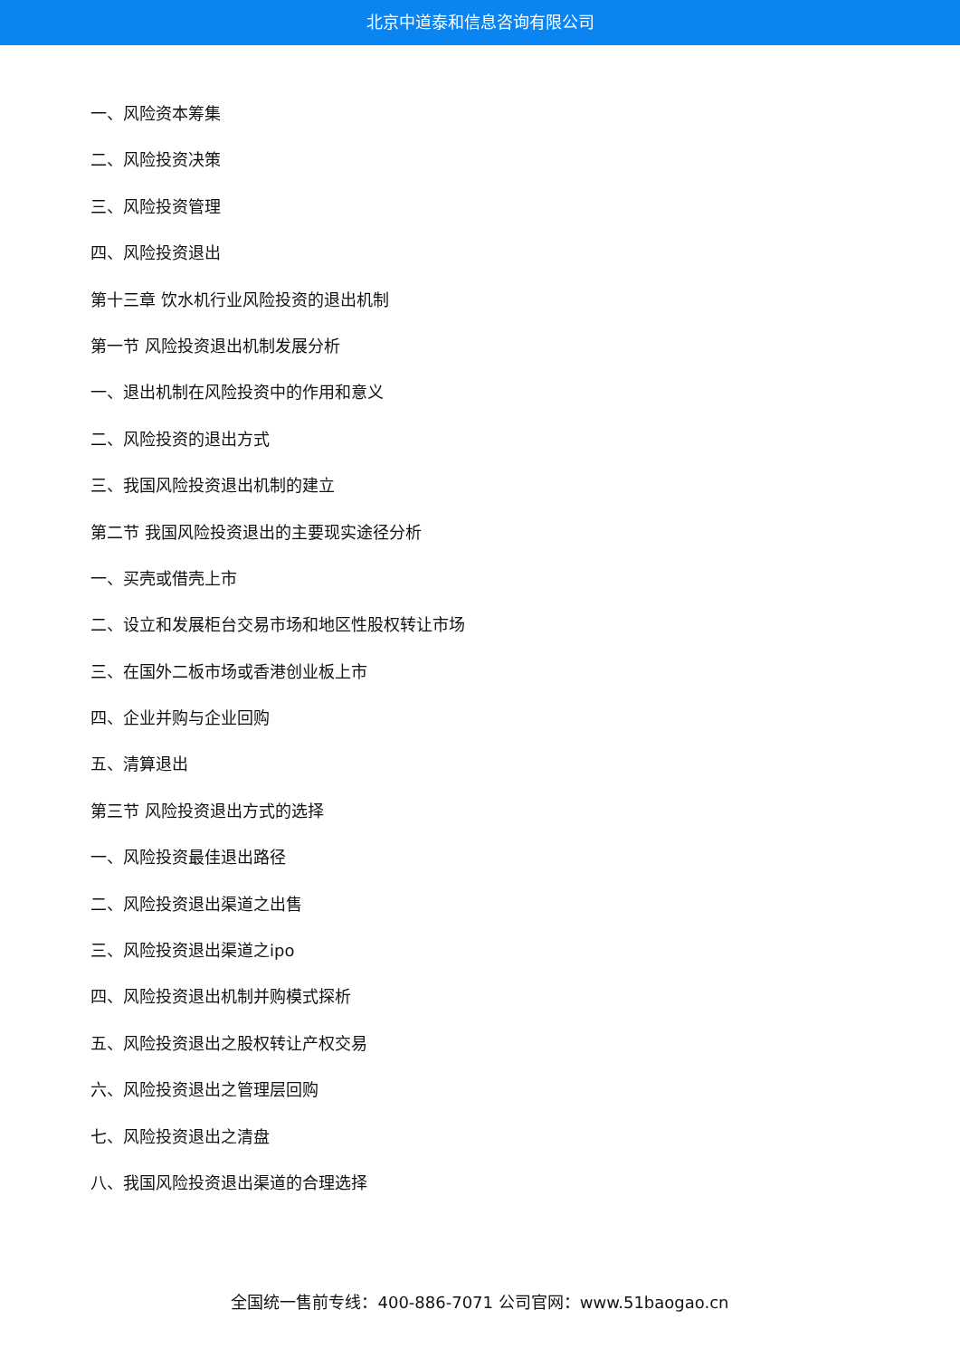北京中道泰和信息咨询有限公司
一、风险资本筹集
二、风险投资决策
三、风险投资管理
四、风险投资退出
第十三章 饮水机行业风险投资的退出机制
第一节 风险投资退出机制发展分析
一、退出机制在风险投资中的作用和意义
二、风险投资的退出方式
三、我国风险投资退出机制的建立
第二节 我国风险投资退出的主要现实途径分析
一、买壳或借壳上市
二、设立和发展柜台交易市场和地区性股权转让市场
三、在国外二板市场或香港创业板上市
四、企业并购与企业回购
五、清算退出
第三节 风险投资退出方式的选择
一、风险投资最佳退出路径
二、风险投资退出渠道之出售
三、风险投资退出渠道之ipo
四、风险投资退出机制并购模式探析
五、风险投资退出之股权转让产权交易
六、风险投资退出之管理层回购
七、风险投资退出之清盘
八、我国风险投资退出渠道的合理选择
全国统一售前专线：400-886-7071 公司官网：www.51baogao.cn